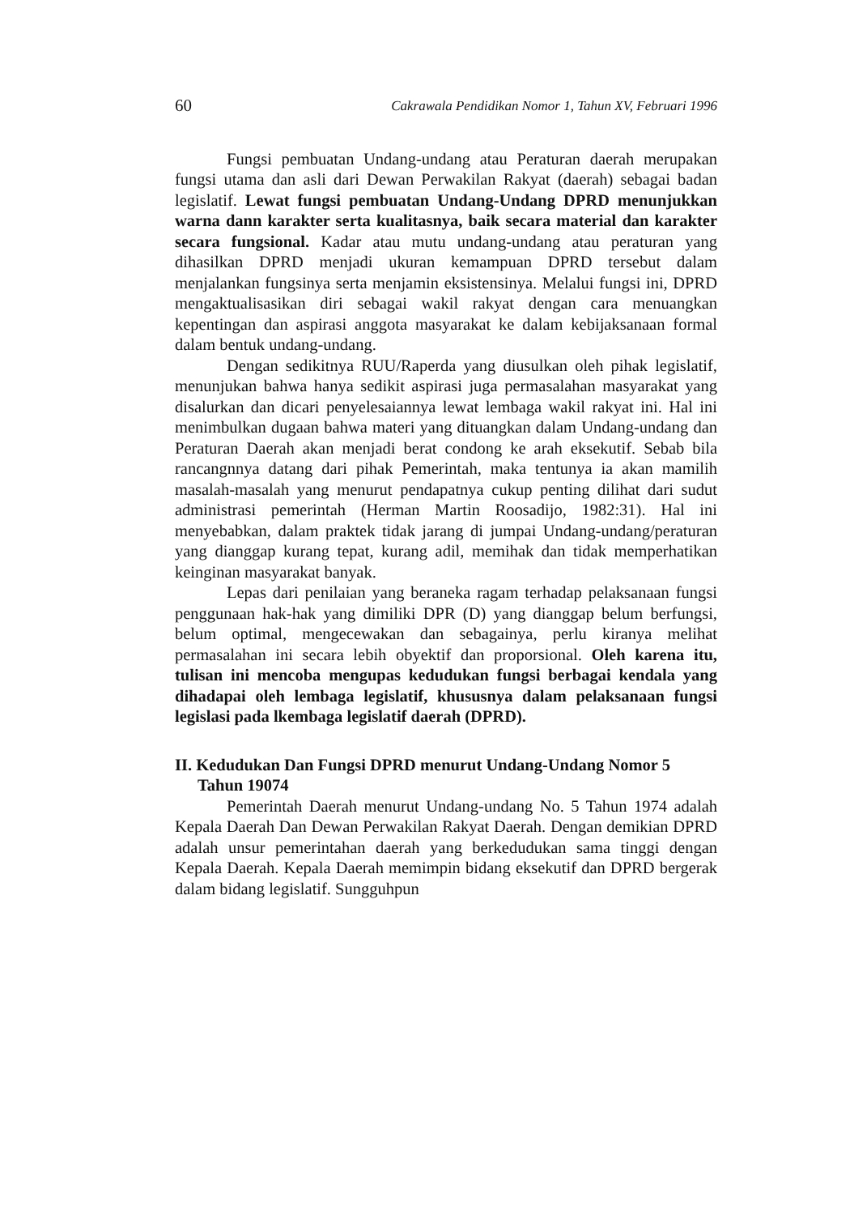60 Cakrawala Pendidikan Nomor 1, Tahun XV, Februari 1996
Fungsi pembuatan Undang-undang atau Peraturan daerah merupakan fungsi utama dan asli dari Dewan Perwakilan Rakyat (daerah) sebagai badan legislatif. Lewat fungsi pembuatan Undang-Undang DPRD menunjukkan warna dann karakter serta kualitasnya, baik secara material dan karakter secara fungsional. Kadar atau mutu undang-undang atau peraturan yang dihasilkan DPRD menjadi ukuran kemampuan DPRD tersebut dalam menjalankan fungsinya serta menjamin eksistensinya. Melalui fungsi ini, DPRD mengaktualisasikan diri sebagai wakil rakyat dengan cara menuangkan kepentingan dan aspirasi anggota masyarakat ke dalam kebijaksanaan formal dalam bentuk undang-undang.
Dengan sedikitnya RUU/Raperda yang diusulkan oleh pihak legislatif, menunjukan bahwa hanya sedikit aspirasi juga permasalahan masyarakat yang disalurkan dan dicari penyelesaiannya lewat lembaga wakil rakyat ini. Hal ini menimbulkan dugaan bahwa materi yang dituangkan dalam Undang-undang dan Peraturan Daerah akan menjadi berat condong ke arah eksekutif. Sebab bila rancangnnya datang dari pihak Pemerintah, maka tentunya ia akan mamilih masalah-masalah yang menurut pendapatnya cukup penting dilihat dari sudut administrasi pemerintah (Herman Martin Roosadijo, 1982:31). Hal ini menyebabkan, dalam praktek tidak jarang di jumpai Undang-undang/peraturan yang dianggap kurang tepat, kurang adil, memihak dan tidak memperhatikan keinginan masyarakat banyak.
Lepas dari penilaian yang beraneka ragam terhadap pelaksanaan fungsi penggunaan hak-hak yang dimiliki DPR (D) yang dianggap belum berfungsi, belum optimal, mengecewakan dan sebagainya, perlu kiranya melihat permasalahan ini secara lebih obyektif dan proporsional. Oleh karena itu, tulisan ini mencoba mengupas kedudukan fungsi berbagai kendala yang dihadapai oleh lembaga legislatif, khususnya dalam pelaksanaan fungsi legislasi pada lkembaga legislatif daerah (DPRD).
II. Kedudukan Dan Fungsi DPRD menurut Undang-Undang Nomor 5 Tahun 19074
Pemerintah Daerah menurut Undang-undang No. 5 Tahun 1974 adalah Kepala Daerah Dan Dewan Perwakilan Rakyat Daerah. Dengan demikian DPRD adalah unsur pemerintahan daerah yang berkedudukan sama tinggi dengan Kepala Daerah. Kepala Daerah memimpin bidang eksekutif dan DPRD bergerak dalam bidang legislatif. Sungguhpun